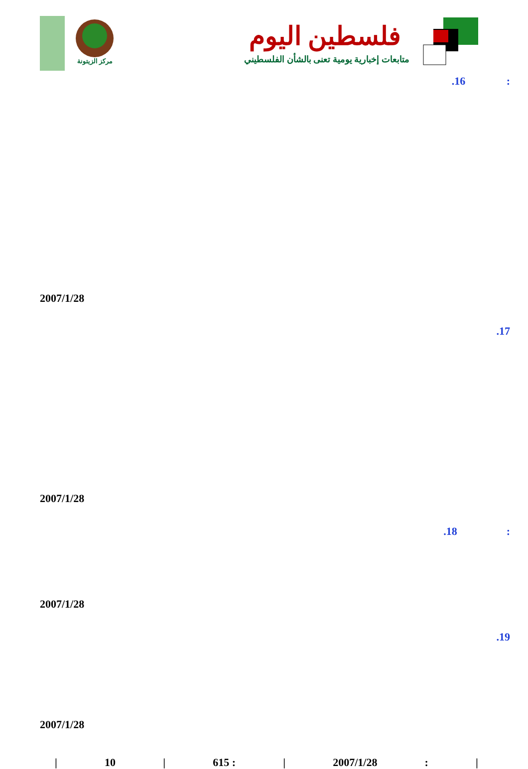مركز الزيتونة
فلسطين اليوم
متابعات إخبارية يومية تعنى بالشأن الفلسطيني
.16 :
2007/1/28
.17
2007/1/28
.18 :
2007/1/28
.19
2007/1/28
| 10 | 615 : | 2007/1/28: |